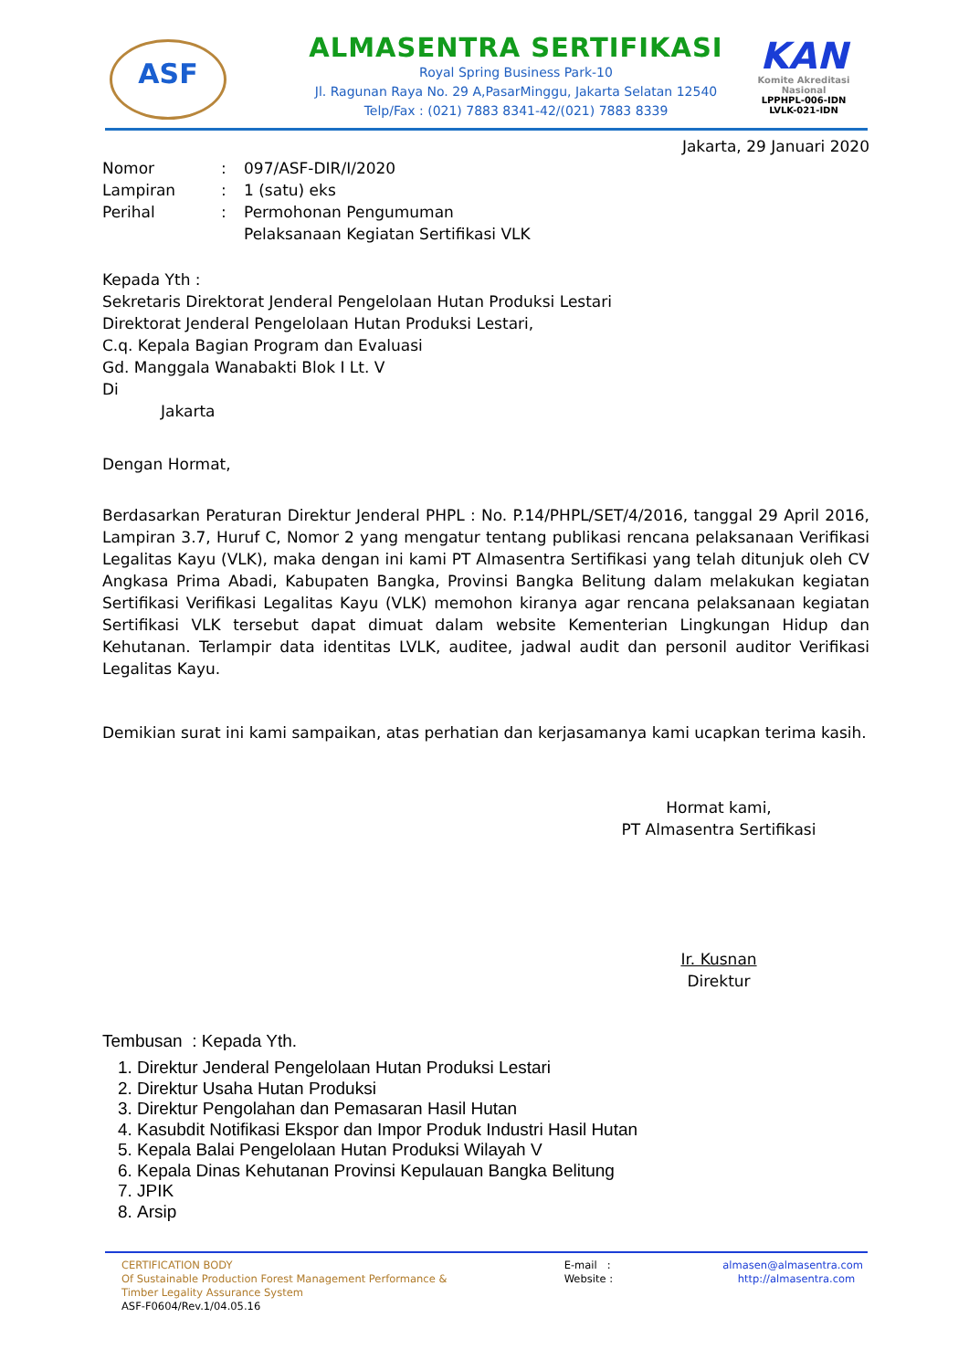ASF
ALMASENTRA SERTIFIKASI
Royal Spring Business Park-10
Jl. Ragunan Raya No. 29 A,PasarMinggu, Jakarta Selatan 12540
Telp/Fax : (021) 7883 8341-42/(021) 7883 8339
KAN
Komite Akreditasi Nasional
LPPHPL-006-IDN
LVLK-021-IDN
Jakarta, 29 Januari 2020
| Nomor | : | 097/ASF-DIR/I/2020 |
| Lampiran | : | 1 (satu) eks |
| Perihal | : | Permohonan Pengumuman Pelaksanaan Kegiatan Sertifikasi VLK |
Kepada Yth :
Sekretaris Direktorat Jenderal Pengelolaan Hutan Produksi Lestari
Direktorat Jenderal Pengelolaan Hutan Produksi Lestari,
C.q. Kepala Bagian Program dan Evaluasi
Gd. Manggala Wanabakti Blok I Lt. V
Di
Jakarta
Dengan Hormat,
Berdasarkan Peraturan Direktur Jenderal PHPL : No. P.14/PHPL/SET/4/2016, tanggal 29 April 2016, Lampiran 3.7, Huruf C, Nomor 2 yang mengatur tentang publikasi rencana pelaksanaan Verifikasi Legalitas Kayu (VLK), maka dengan ini kami PT Almasentra Sertifikasi yang telah ditunjuk oleh CV Angkasa Prima Abadi, Kabupaten Bangka, Provinsi Bangka Belitung dalam melakukan kegiatan Sertifikasi Verifikasi Legalitas Kayu (VLK) memohon kiranya agar rencana pelaksanaan kegiatan Sertifikasi VLK tersebut dapat dimuat dalam website Kementerian Lingkungan Hidup dan Kehutanan. Terlampir data identitas LVLK, auditee, jadwal audit dan personil auditor Verifikasi Legalitas Kayu.
Demikian surat ini kami sampaikan, atas perhatian dan kerjasamanya kami ucapkan terima kasih.
Hormat kami,
PT Almasentra Sertifikasi
Ir. Kusnan
Direktur
Tembusan : Kepada Yth.
1. Direktur Jenderal Pengelolaan Hutan Produksi Lestari
2. Direktur Usaha Hutan Produksi
3. Direktur Pengolahan dan Pemasaran Hasil Hutan
4. Kasubdit Notifikasi Ekspor dan Impor Produk Industri Hasil Hutan
5. Kepala Balai Pengelolaan Hutan Produksi Wilayah V
6. Kepala Dinas Kehutanan Provinsi Kepulauan Bangka Belitung
7. JPIK
8. Arsip
CERTIFICATION BODY
Of Sustainable Production Forest Management Performance &
Timber Legality Assurance System
ASF-F0604/Rev.1/04.05.16
E-mail : almasen@almasentra.com
Website : http://almasentra.com